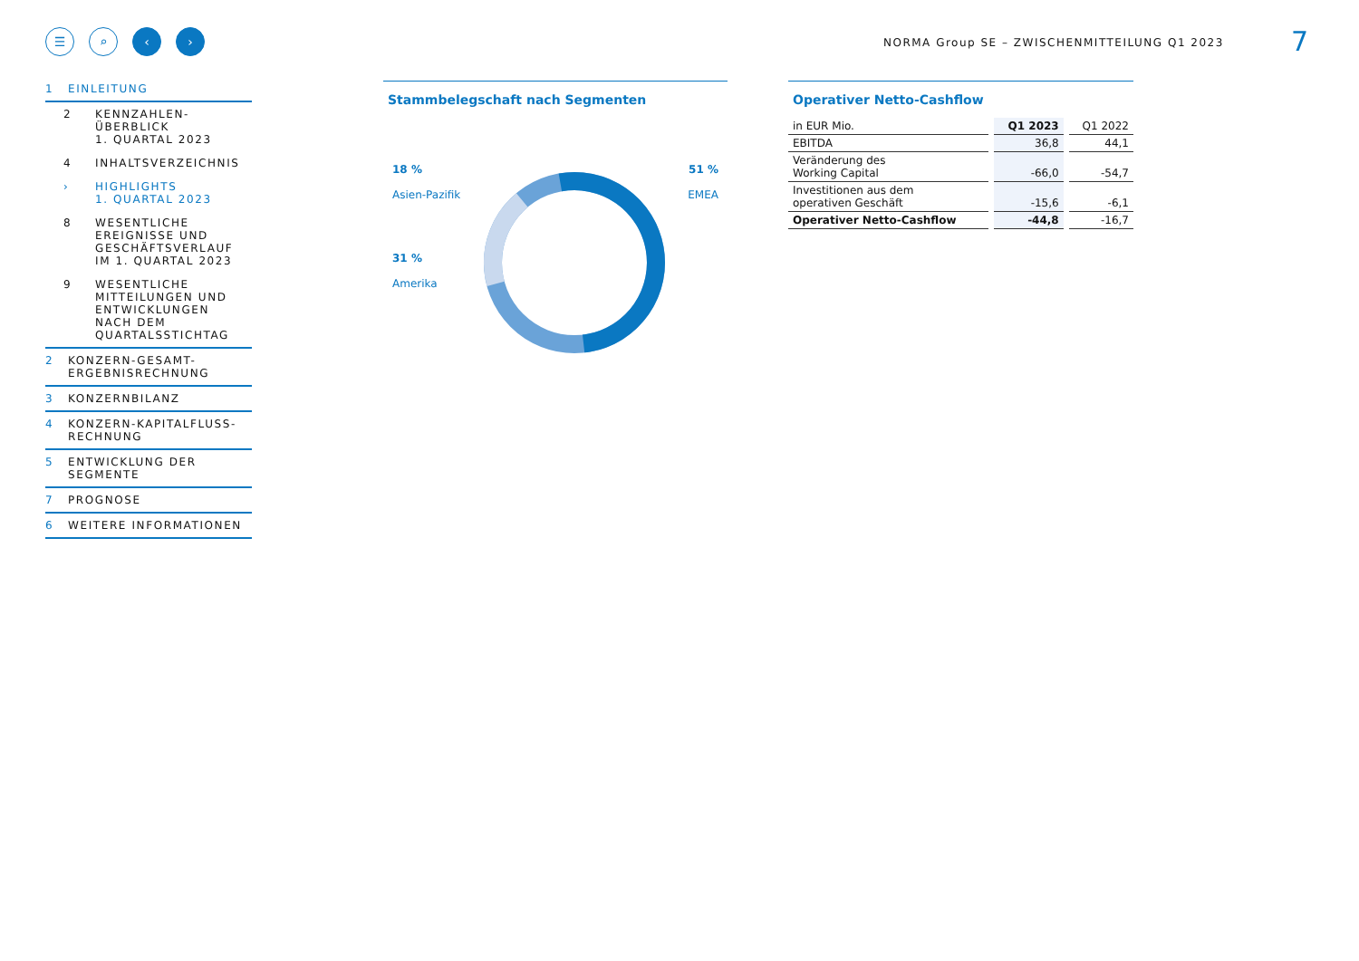☰ ⌕ ‹ ›
NORMA Group SE – ZWISCHENMITTEILUNG Q1 2023
7
1 EINLEITUNG
2 KENNZAHLEN-
ÜBERBLICK
1. QUARTAL 2023
4 INHALTSVERZEICHNIS
› HIGHLIGHTS
1. QUARTAL 2023
8 WESENTLICHE
EREIGNISSE UND
GESCHÄFTSVERLAUF
IM 1. QUARTAL 2023
9 WESENTLICHE
MITTEILUNGEN UND
ENTWICKLUNGEN
NACH DEM
QUARTALSSTICHTAG
2 KONZERN-GESAMT-
ERGEBNISRECHNUNG
3 KONZERNBILANZ
4 KONZERN-KAPITALFLUSS-
RECHNUNG
5 ENTWICKLUNG DER
SEGMENTE
7 PROGNOSE
6 WEITERE INFORMATIONEN
Stammbelegschaft nach Segmenten
18 %
Asien-Pazifik
31 %
Amerika
51 %
EMEA
Operativer Netto-Cashflow
| in EUR Mio. | Q1 2023 | Q1 2022 |
| EBITDA | 36,8 | 44,1 |
| Veränderung des Working Capital | -66,0 | -54,7 |
| Investitionen aus dem operativen Geschäft | -15,6 | -6,1 |
| Operativer Netto-Cashflow | -44,8 | -16,7 |